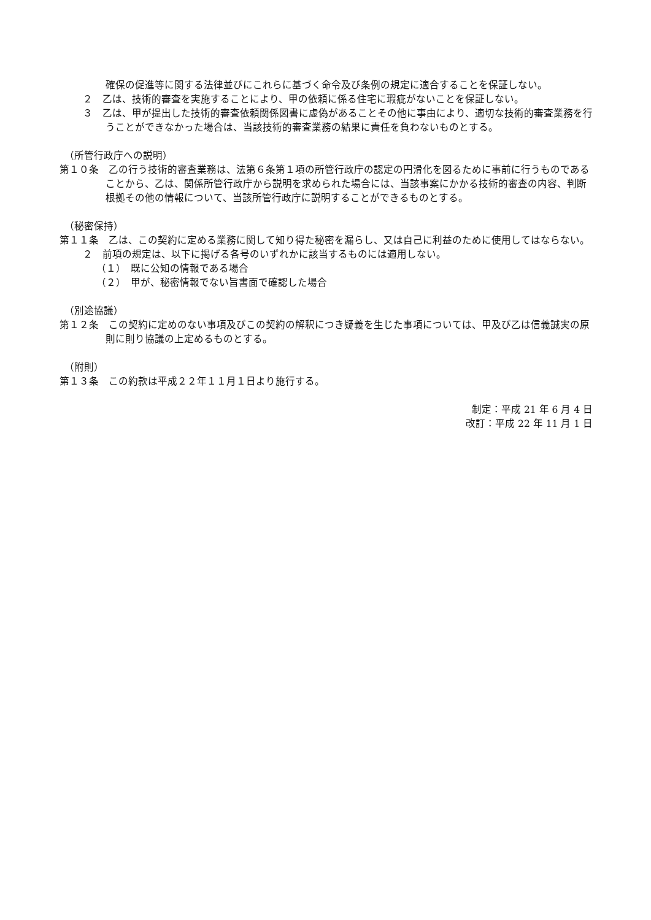確保の促進等に関する法律並びにこれらに基づく命令及び条例の規定に適合することを保証しない。
２　乙は、技術的審査を実施することにより、甲の依頼に係る住宅に瑕疵がないことを保証しない。
３　乙は、甲が提出した技術的審査依頼関係図書に虚偽があることその他に事由により、適切な技術的審査業務を行うことができなかった場合は、当該技術的審査業務の結果に責任を負わないものとする。
（所管行政庁への説明）
第１０条　乙の行う技術的審査業務は、法第６条第１項の所管行政庁の認定の円滑化を図るために事前に行うものであることから、乙は、関係所管行政庁から説明を求められた場合には、当該事案にかかる技術的審査の内容、判断根拠その他の情報について、当該所管行政庁に説明することができるものとする。
（秘密保持）
第１１条　乙は、この契約に定める業務に関して知り得た秘密を漏らし、又は自己に利益のために使用してはならない。
２　前項の規定は、以下に掲げる各号のいずれかに該当するものには適用しない。
（１）　既に公知の情報である場合
（２）　甲が、秘密情報でない旨書面で確認した場合
（別途協議）
第１２条　この契約に定めのない事項及びこの契約の解釈につき疑義を生じた事項については、甲及び乙は信義誠実の原則に則り協議の上定めるものとする。
（附則）
第１３条　この約款は平成２２年１１月１日より施行する。
制定：平成 21 年 6 月 4 日
改訂：平成 22 年 11 月 1 日